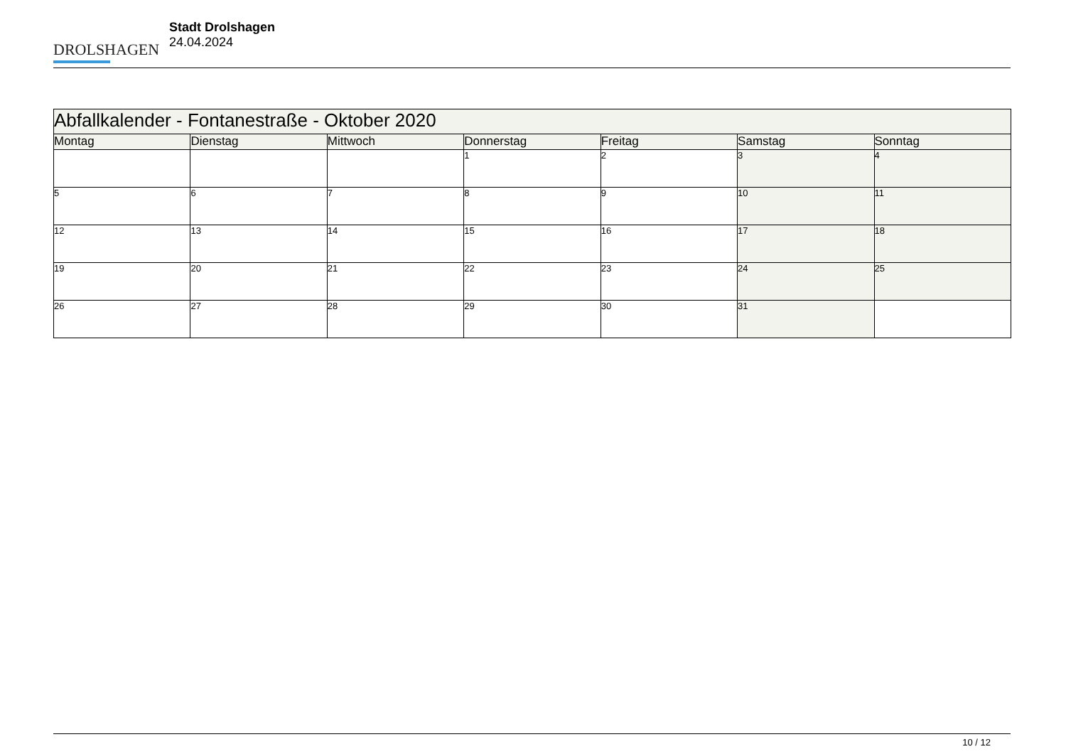DROLSHAGEN
Stadt Drolshagen
24.04.2024
| Abfallkalender - Fontanestraße - Oktober 2020 | | | | | | |
| Montag | Dienstag | Mittwoch | Donnerstag | Freitag | Samstag | Sonntag |
| | | | 1 | 2 | 3 | 4 |
| 5 | 6 | 7 | 8 | 9 | 10 | 11 |
| 12 | 13 | 14 | 15 | 16 | 17 | 18 |
| 19 | 20 | 21 | 22 | 23 | 24 | 25 |
| 26 | 27 | 28 | 29 | 30 | 31 | |
10 / 12